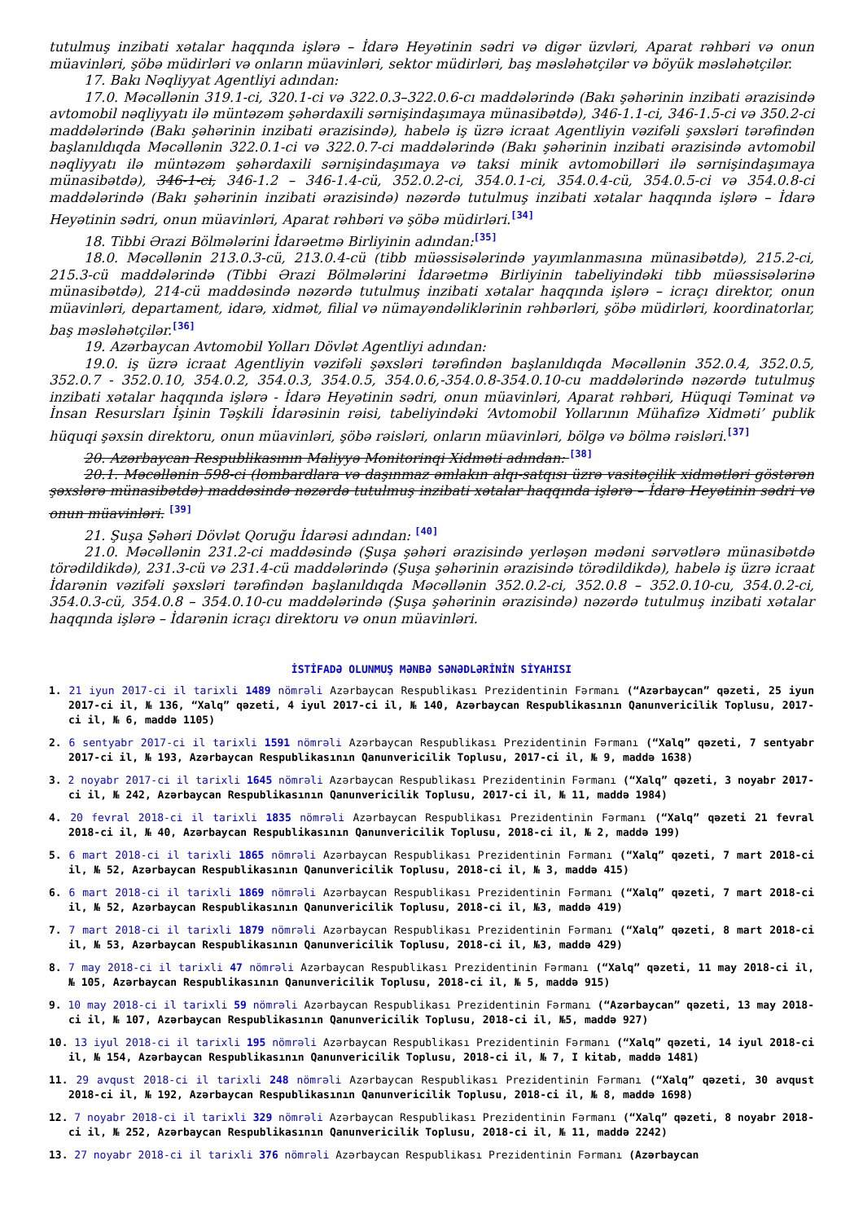tutulmuş inzibati xətalar haqqında işlərə – İdarə Heyətinin sədri və digər üzvləri, Aparat rəhbəri və onun müavinləri, şöbə müdirləri və onların müavinləri, sektor müdirləri, baş məsləhətçilər və böyük məsləhətçilər.
17. Bakı Nəqliyyat Agentliyi adından:
17.0. Məcəllənin 319.1-ci, 320.1-ci və 322.0.3–322.0.6-cı maddələrində (Bakı şəhərinin inzibati ərazisində avtomobil nəqliyyatı ilə müntəzəm şəhərdaxili sərnişindaşımaya münasibətdə), 346-1.1-ci, 346-1.5-ci və 350.2-ci maddələrində (Bakı şəhərinin inzibati ərazisində), habelə iş üzrə icraat Agentliyin vəzifəli şəxsləri tərəfindən başlanıldıqda Məcəllənin 322.0.1-ci və 322.0.7-ci maddələrində (Bakı şəhərinin inzibati ərazisində avtomobil nəqliyyatı ilə müntəzəm şəhərdaxili sərnişindaşımaya və taksi minik avtomobilləri ilə sərnişindaşımaya münasibətdə), 346-1-ci, 346-1.2 – 346-1.4-cü, 352.0.2-ci, 354.0.1-ci, 354.0.4-cü, 354.0.5-ci və 354.0.8-ci maddələrində (Bakı şəhərinin inzibati ərazisində) nəzərdə tutulmuş inzibati xətalar haqqında işlərə – İdarə Heyətinin sədri, onun müavinləri, Aparat rəhbəri və şöbə müdirləri.<sup>[34]</sup>
18. Tibbi Ərazi Bölmələrini İdarəetmə Birliyinin adından:<sup>[35]</sup>
18.0. Məcəllənin 213.0.3-cü, 213.0.4-cü (tibb müəssisələrində yayımlanmasına münasibətdə), 215.2-ci, 215.3-cü maddələrində (Tibbi Ərazi Bölmələrini İdarəetmə Birliyinin tabeliyindəki tibb müəssisələrinə münasibətdə), 214-cü maddəsində nəzərdə tutulmuş inzibati xətalar haqqında işlərə – icraçı direktor, onun müavinləri, departament, idarə, xidmət, filial və nümayəndəliklərinin rəhbərləri, şöbə müdirləri, koordinatorlar, baş məsləhətçilər.<sup>[36]</sup>
19. Azərbaycan Avtomobil Yolları Dövlət Agentliyi adından:
19.0. iş üzrə icraat Agentliyin vəzifəli şəxsləri tərəfindən başlanıldıqda Məcəllənin 352.0.4, 352.0.5, 352.0.7 - 352.0.10, 354.0.2, 354.0.3, 354.0.5, 354.0.6,-354.0.8-354.0.10-cu maddələrində nəzərdə tutulmuş inzibati xətalar haqqında işlərə - İdarə Heyətinin sədri, onun müavinləri, Aparat rəhbəri, Hüquqi Təminat və İnsan Resursları İşinin Təşkili İdarəsinin rəisi, tabeliyindəki ‘Avtomobil Yollarının Mühafizə Xidməti’ publik hüquqi şəxsin direktoru, onun müavinləri, şöbə rəisləri, onların müavinləri, bölgə və bölmə rəisləri.<sup>[37]</sup>
20. Azərbaycan Respublikasının Maliyyə Monitorinqi Xidməti adından: <sup>[38]</sup>
20.1. Məcəllənin 598-ci (lombardlara və daşınmaz əmlakın alqı-satqısı üzrə vasitəçilik xidmətləri göstərən şəxslərə münasibətdə) maddəsində nəzərdə tutulmuş inzibati xətalar haqqında işlərə – İdarə Heyətinin sədri və onun müavinləri. <sup>[39]</sup>
21. Şuşa Şəhəri Dövlət Qoruğu İdarəsi adından: <sup>[40]</sup>
21.0. Məcəllənin 231.2-ci maddəsində (Şuşa şəhəri ərazisində yerləşən mədəni sərvətlərə münasibətdə törədildikdə), 231.3-cü və 231.4-cü maddələrində (Şuşa şəhərinin ərazisində törədildikdə), habelə iş üzrə icraat İdarənin vəzifəli şəxsləri tərəfindən başlanıldıqda Məcəllənin 352.0.2-ci, 352.0.8 – 352.0.10-cu, 354.0.2-ci, 354.0.3-cü, 354.0.8 – 354.0.10-cu maddələrində (Şuşa şəhərinin ərazisində) nəzərdə tutulmuş inzibati xətalar haqqında işlərə – İdarənin icraçı direktoru və onun müavinləri.
İSTİFADƏ OLUNMUŞ MƏNBƏ SƏNƏDLƏRİNİN SİYAHISI
1. 21 iyun 2017-ci il tarixli 1489 nömrəli Azərbaycan Respublikası Prezidentinin Fərmanı (“Azərbaycan” qəzeti, 25 iyun 2017-ci il, № 136, “Xalq” qəzeti, 4 iyul 2017-ci il, № 140, Azərbaycan Respublikasının Qanunvericilik Toplusu, 2017-ci il, № 6, maddə 1105)
2. 6 sentyabr 2017-ci il tarixli 1591 nömrəli Azərbaycan Respublikası Prezidentinin Fərmanı (“Xalq” qəzeti, 7 sentyabr 2017-ci il, № 193, Azərbaycan Respublikasının Qanunvericilik Toplusu, 2017-ci il, № 9, maddə 1638)
3. 2 noyabr 2017-ci il tarixli 1645 nömrəli Azərbaycan Respublikası Prezidentinin Fərmanı (“Xalq” qəzeti, 3 noyabr 2017-ci il, № 242, Azərbaycan Respublikasının Qanunvericilik Toplusu, 2017-ci il, № 11, maddə 1984)
4. 20 fevral 2018-ci il tarixli 1835 nömrəli Azərbaycan Respublikası Prezidentinin Fərmanı (“Xalq” qəzeti 21 fevral 2018-ci il, № 40, Azərbaycan Respublikasının Qanunvericilik Toplusu, 2018-ci il, № 2, maddə 199)
5. 6 mart 2018-ci il tarixli 1865 nömrəli Azərbaycan Respublikası Prezidentinin Fərmanı (“Xalq” qəzeti, 7 mart 2018-ci il, № 52, Azərbaycan Respublikasının Qanunvericilik Toplusu, 2018-ci il, № 3, maddə 415)
6. 6 mart 2018-ci il tarixli 1869 nömrəli Azərbaycan Respublikası Prezidentinin Fərmanı (“Xalq” qəzeti, 7 mart 2018-ci il, № 52, Azərbaycan Respublikasının Qanunvericilik Toplusu, 2018-ci il, №3, maddə 419)
7. 7 mart 2018-ci il tarixli 1879 nömrəli Azərbaycan Respublikası Prezidentinin Fərmanı (“Xalq” qəzeti, 8 mart 2018-ci il, № 53, Azərbaycan Respublikasının Qanunvericilik Toplusu, 2018-ci il, №3, maddə 429)
8. 7 may 2018-ci il tarixli 47 nömrəli Azərbaycan Respublikası Prezidentinin Fərmanı (“Xalq” qəzeti, 11 may 2018-ci il, № 105, Azərbaycan Respublikasının Qanunvericilik Toplusu, 2018-ci il, № 5, maddə 915)
9. 10 may 2018-ci il tarixli 59 nömrəli Azərbaycan Respublikası Prezidentinin Fərmanı (“Azərbaycan” qəzeti, 13 may 2018-ci il, № 107, Azərbaycan Respublikasının Qanunvericilik Toplusu, 2018-ci il, №5, maddə 927)
10. 13 iyul 2018-ci il tarixli 195 nömrəli Azərbaycan Respublikası Prezidentinin Fərmanı (“Xalq” qəzeti, 14 iyul 2018-ci il, № 154, Azərbaycan Respublikasının Qanunvericilik Toplusu, 2018-ci il, № 7, I kitab, maddə 1481)
11. 29 avqust 2018-ci il tarixli 248 nömrəli Azərbaycan Respublikası Prezidentinin Fərmanı (“Xalq” qəzeti, 30 avqust 2018-ci il, № 192, Azərbaycan Respublikasının Qanunvericilik Toplusu, 2018-ci il, № 8, maddə 1698)
12. 7 noyabr 2018-ci il tarixli 329 nömrəli Azərbaycan Respublikası Prezidentinin Fərmanı (“Xalq” qəzeti, 8 noyabr 2018-ci il, № 252, Azərbaycan Respublikasının Qanunvericilik Toplusu, 2018-ci il, № 11, maddə 2242)
13. 27 noyabr 2018-ci il tarixli 376 nömrəli Azərbaycan Respublikası Prezidentinin Fərmanı (Azərbaycan